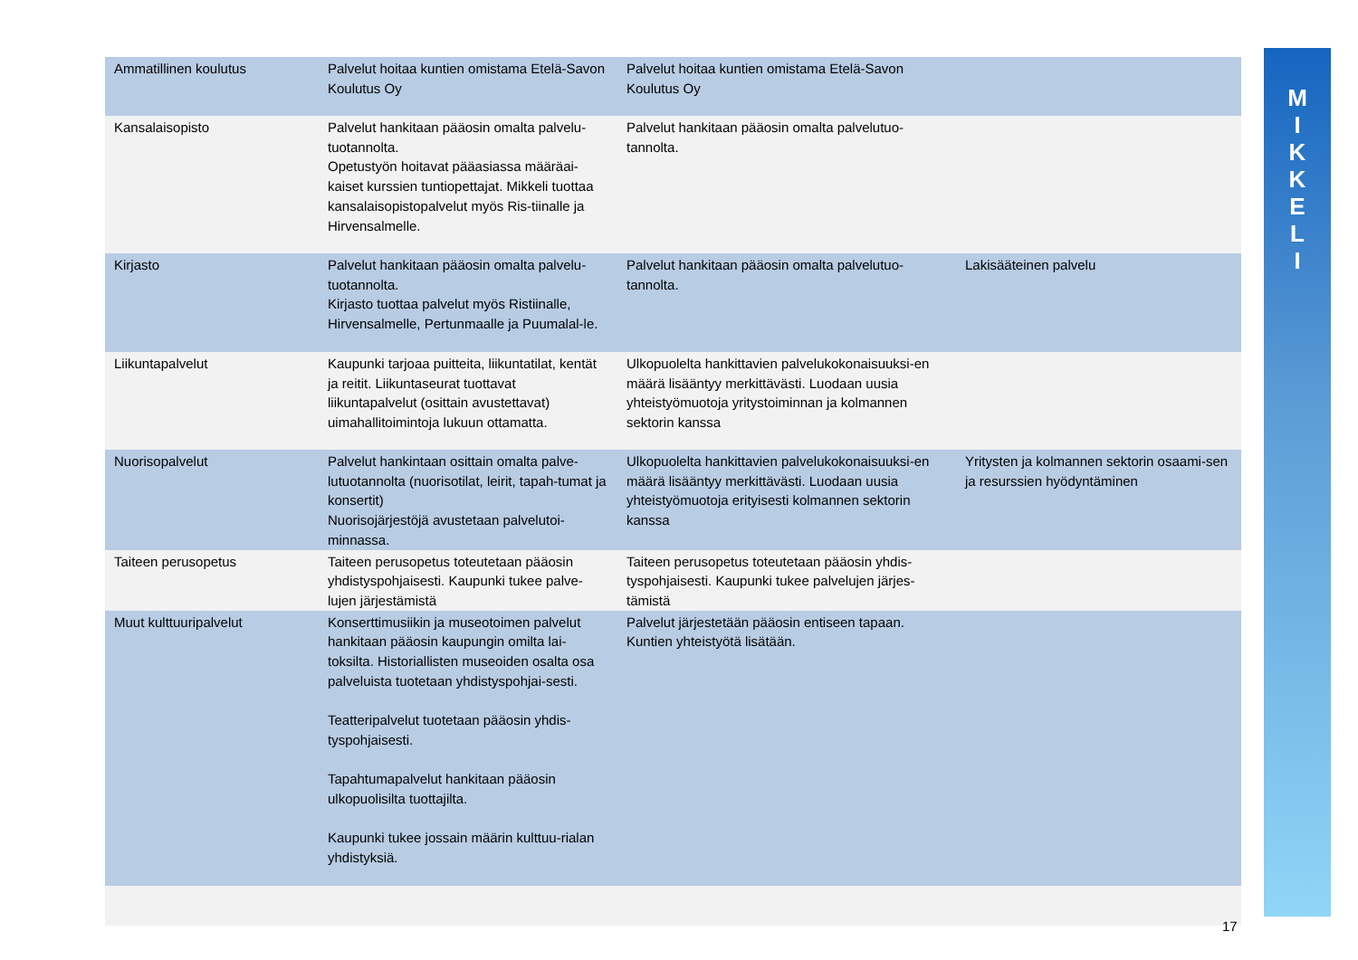| Ammatillinen koulutus | Palvelut hoitaa kuntien omistama Etelä-Savon Koulutus Oy | Palvelut hoitaa kuntien omistama Etelä-Savon Koulutus Oy | |
| Kansalaisopisto | Palvelut hankitaan pääosin omalta palvelu-tuotannolta. Opetustyön hoitavat pääasiassa määräai-kaiset kurssien tuntiopettajat. Mikkeli tuottaa kansalaisopistopalvelut myös Ris-tiinalle ja Hirvensalmelle. | Palvelut hankitaan pääosin omalta palvelutuo-tannolta. | |
| Kirjasto | Palvelut hankitaan pääosin omalta palvelu-tuotannolta. Kirjasto tuottaa palvelut myös Ristiinalle, Hirvensalmelle, Pertunmaalle ja Puumalal-le. | Palvelut hankitaan pääosin omalta palvelutuo-tannolta. | Lakisääteinen palvelu |
| Liikuntapalvelut | Kaupunki tarjoaa puitteita, liikuntatilat, kentät ja reitit. Liikuntaseurat tuottavat liikuntapalvelut (osittain avustettavat) uimahallitoimintoja lukuun ottamatta. | Ulkopuolelta hankittavien palvelukokonaisuuksi-en määrä lisääntyy merkittävästi. Luodaan uusia yhteistyömuotoja yritystoiminnan ja kolmannen sektorin kanssa | |
| Nuorisopalvelut | Palvelut hankintaan osittain omalta palve-lutuotannolta (nuorisotilat, leirit, tapah-tumat ja konsertit) Nuorisojärjestöjä avustetaan palvelutoi-minnassa. | Ulkopuolelta hankittavien palvelukokonaisuuksi-en määrä lisääntyy merkittävästi. Luodaan uusia yhteistyömuotoja erityisesti kolmannen sektorin kanssa | Yritysten ja kolmannen sektorin osaami-sen ja resurssien hyödyntäminen |
| Taiteen perusopetus | Taiteen perusopetus toteutetaan pääosin yhdistyspohjaisesti. Kaupunki tukee palve-lujen järjestämistä | Taiteen perusopetus toteutetaan pääosin yhdis-tyspohjaisesti. Kaupunki tukee palvelujen järjes-tämistä | |
| Muut kulttuuripalvelut | Konserttimusiikin ja museotoimen palvelut hankitaan pääosin kaupungin omilta lai-toksilta. Historiallisten museoiden osalta osa palveluista tuotetaan yhdistyspohjai-sesti. Teatteripalvelut tuotetaan pääosin yhdis-tyspohjaisesti. Tapahtumapalvelut hankitaan pääosin ulkopuolisilta tuottajilta. Kaupunki tukee jossain määrin kulttuu-rialan yhdistyksiä. | Palvelut järjestetään pääosin entiseen tapaan. Kuntien yhteistyötä lisätään. | |
M
I
K
K
E
L
I
17